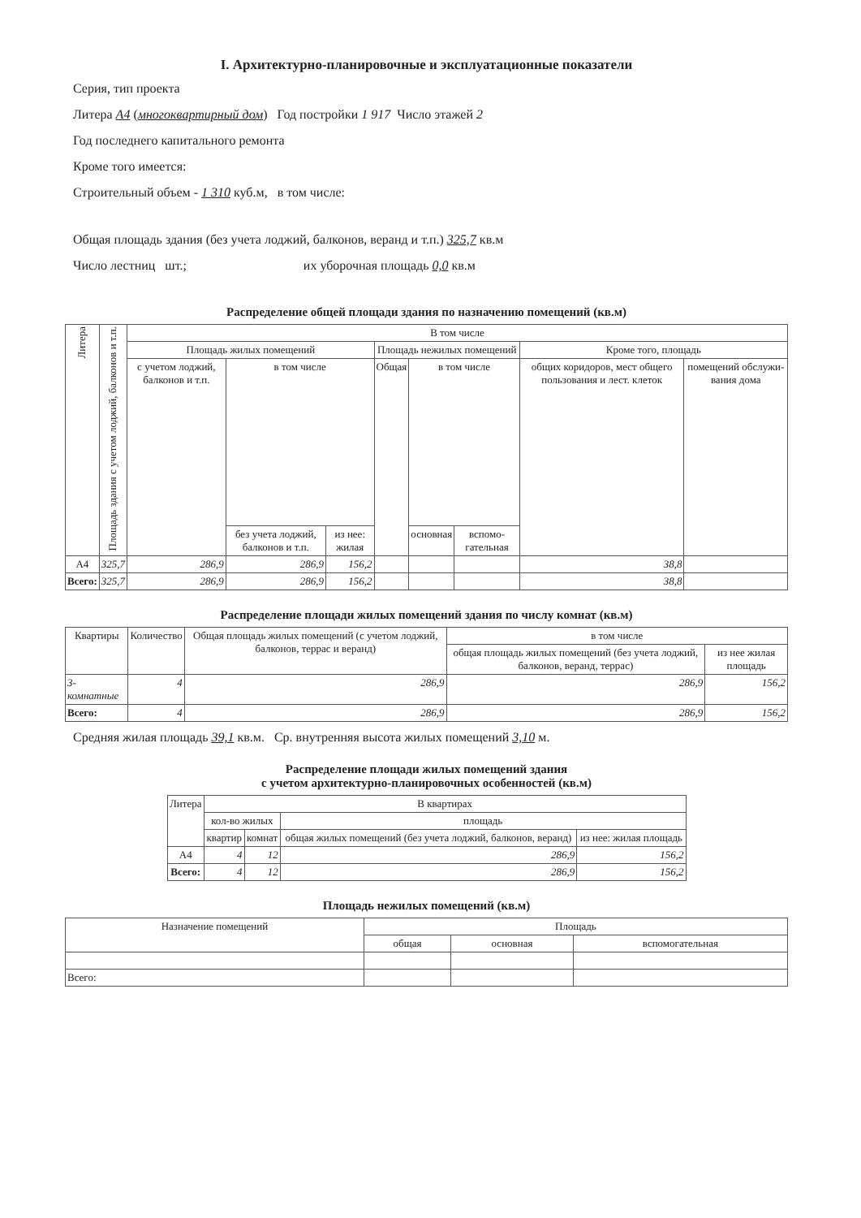I. Архитектурно-планировочные и эксплуатационные показатели
Серия, тип проекта
Литера А4 (многоквартирный дом) Год постройки 1 917 Число этажей 2
Год последнего капитального ремонта
Кроме того имеется:
Строительный объем - 1 310 куб.м, в том числе:
Общая площадь здания (без учета лоджий, балконов, веранд и т.п.) 325,7 кв.м
Число лестниц шт.; их уборочная площадь 0,0 кв.м
Распределение общей площади здания по назначению помещений (кв.м)
| Литера | Площадь здания с учетом лоджий, балконов и т.п. | В том числе | | | | | | | |
| --- | --- | --- | --- | --- | --- | --- | --- | --- | --- |
| | | Площадь жилых помещений | | | Площадь нежилых помещений | | | Кроме того, площадь | |
| | | с учетом лоджий, балконов и т.п. | в том числе | | Общая | в том числе | | общих коридоров, мест общего пользования и лест. клеток | помещений обслужи-вания дома |
| | | | без учета лоджий, балконов и т.п. | из нее: жилая | | основная | вспомо-гательная | | |
| А4 | 325,7 | 286,9 | 286,9 | 156,2 | | | | 38,8 | |
| Всего: | 325,7 | 286,9 | 286,9 | 156,2 | | | | 38,8 | |
Распределение площади жилых помещений здания по числу комнат (кв.м)
| Квартиры | Количество | Общая площадь жилых помещений (с учетом лоджий, балконов, террас и веранд) | в том числе | |
| --- | --- | --- | --- | --- |
| | | | общая площадь жилых помещений (без учета лоджий, балконов, веранд, террас) | из нее жилая площадь |
| 3- комнатные | 4 | 286,9 | 286,9 | 156,2 |
| Всего: | 4 | 286,9 | 286,9 | 156,2 |
Средняя жилая площадь 39,1 кв.м. Ср. внутренняя высота жилых помещений 3,10 м.
Распределение площади жилых помещений здания
с учетом архитектурно-планировочных особенностей (кв.м)
| Литера | В квартирах | | | |
| --- | --- | --- | --- | --- |
| | кол-во жилых | | площадь | |
| | квартир | комнат | общая жилых помещений (без учета лоджий, балконов, веранд) | из нее: жилая площадь |
| А4 | 4 | 12 | 286,9 | 156,2 |
| Всего: | 4 | 12 | 286,9 | 156,2 |
Площадь нежилых помещений (кв.м)
| Назначение помещений | Площадь | | |
| --- | --- | --- | --- |
| | общая | основная | вспомогательная |
| Всего: | | | |